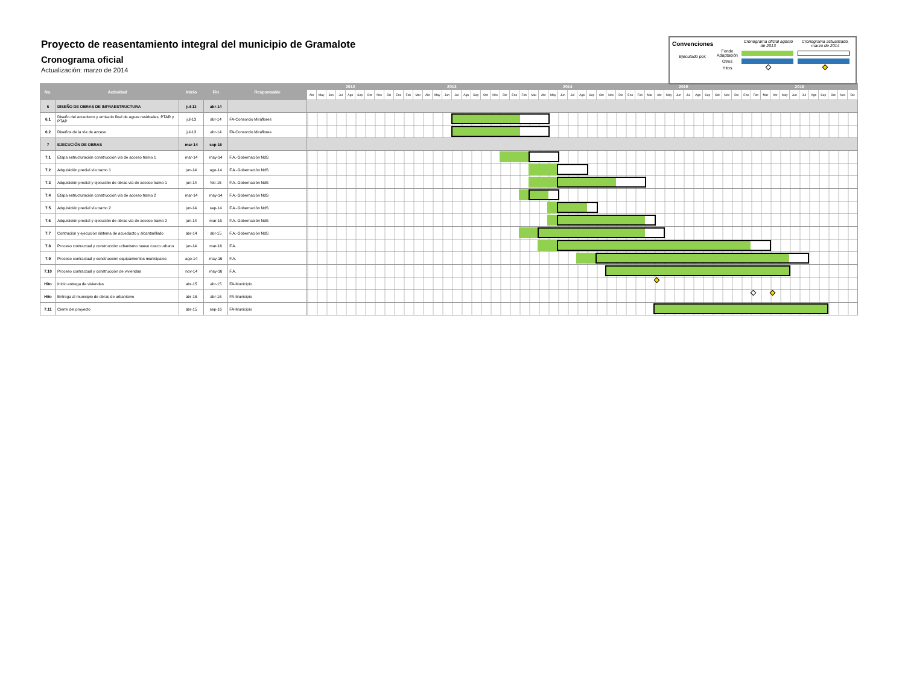Proyecto de reasentamiento integral del municipio de Gramalote
Cronograma oficial
Actualización: marzo de 2014
| Convenciones | | Cronograma oficial agosto de 2013 | Cronograma actualizado, marzo de 2014 |
| Ejecutado por: | Fondo Adaptación | | |
| | Otros | | |
| | Hitos | | |
| No. | Actividad | Inicio | Fin | Responsable | 2012 | | | | | | | | | 2013 | | | | | | | | | | | | 2014 | | | | | | | | | | | | 2015 | | | | | | | | | | | | 2016 | | | | | | | | | | | |
| --- | --- | --- | --- | --- | --- | --- | --- | --- | --- | --- | --- | --- | --- | --- | --- | --- | --- | --- | --- | --- | --- | --- | --- | --- | --- | --- | --- | --- | --- | --- | --- | --- | --- | --- | --- | --- | --- | --- | --- | --- | --- | --- | --- | --- | --- | --- | --- | --- | --- | --- | --- | --- | --- | --- | --- | --- | --- | --- | --- | --- | --- |
| | | | | | Abr | May | Jun | Jul | Ago | Sep | Oct | Nov | Dic | Ene | Feb | Mar | Abr | May | Jun | Jul | Ago | Sep | Oct | Nov | Dic | Ene | Feb | Mar | Abr | May | Jun | Jul | Ago | Sep | Oct | Nov | Dic | Ene | Feb | Mar | Abr | May | Jun | Jul | Ago | Sep | Oct | Nov | Dic | Ene | Feb | Mar | Abr | May | Jun | Jul | Ago | Sep | Oct | Nov | Dic |
| 6 | DISEÑO DE OBRAS DE INFRAESTRUCTURA | jul-13 | abr-14 | | | | | | | | | | | | | | | | | | | | | | | | | | | | | | | | | | | | | | | | | | | | | | | | | | | | | | | | | | |
| 6.1 | Diseño del acueducto y emisario final de aguas residuales, PTAR y PTAP | jul-13 | abr-14 | FA-Consorcio Miraflores | | | | | | | | | | | | | | | | | | | | | | | | | | | | | | | | | | | | | | | | | | | | | | | | | | | | | | | | | |
| 6.2 | Diseños de la vía de acceso | jul-13 | abr-14 | FA-Consorcio Miraflores | | | | | | | | | | | | | | | | | | | | | | | | | | | | | | | | | | | | | | | | | | | | | | | | | | | | | | | | | |
| 7 | EJECUCIÓN DE OBRAS | mar-14 | sep-16 | | | | | | | | | | | | | | | | | | | | | | | | | | | | | | | | | | | | | | | | | | | | | | | | | | | | | | | | | | |
| 7.1 | Etapa estructuración construcción vía de acceso tramo 1 | mar-14 | may-14 | F.A.-Gobernación NdS | | | | | | | | | | | | | | | | | | | | | | | | | | | | | | | | | | | | | | | | | | | | | | | | | | | | | | | | | |
| 7.2 | Adquisición predial vía tramo 1 | jun-14 | ago-14 | F.A.-Gobernación NdS | | | | | | | | | | | | | | | | | | | | | | | | | | | | | | | | | | | | | | | | | | | | | | | | | | | | | | | | | |
| 7.3 | Adquisición predial y ejecución de obras vía de acceso tramo 1 | jun-14 | feb-15 | F.A.-Gobernación NdS | | | | | | | | | | | | | | | | | | | | | | | | | | | | | | | | | | | | | | | | | | | | | | | | | | | | | | | | | |
| 7.4 | Etapa estructuración construcción vía de acceso tramo 2 | mar-14 | may-14 | F.A.-Gobernación NdS | | | | | | | | | | | | | | | | | | | | | | | | | | | | | | | | | | | | | | | | | | | | | | | | | | | | | | | | | |
| 7.5 | Adquisición predial vía tramo 2 | jun-14 | sep-14 | F.A.-Gobernación NdS | | | | | | | | | | | | | | | | | | | | | | | | | | | | | | | | | | | | | | | | | | | | | | | | | | | | | | | | | |
| 7.6 | Adquisición predial y ejecución de obras vía de acceso tramo 2 | jun-14 | mar-15 | F.A.-Gobernación NdS | | | | | | | | | | | | | | | | | | | | | | | | | | | | | | | | | | | | | | | | | | | | | | | | | | | | | | | | | |
| 7.7 | Contración y ejecución sistema de acueducto y alcantarillado | abr-14 | abr-15 | F.A.-Gobernación NdS | | | | | | | | | | | | | | | | | | | | | | | | | | | | | | | | | | | | | | | | | | | | | | | | | | | | | | | | | |
| 7.8 | Proceso contractual y construcción urbanismo nuevo casco urbano | jun-14 | mar-16 | F.A. | | | | | | | | | | | | | | | | | | | | | | | | | | | | | | | | | | | | | | | | | | | | | | | | | | | | | | | | | |
| 7.9 | Proceso contractual y construcción equipamientos municipales | ago-14 | may-16 | F.A. | | | | | | | | | | | | | | | | | | | | | | | | | | | | | | | | | | | | | | | | | | | | | | | | | | | | | | | | | |
| 7.10 | Proceso contractual y construcción de viviendas | nov-14 | may-16 | F.A. | | | | | | | | | | | | | | | | | | | | | | | | | | | | | | | | | | | | | | | | | | | | | | | | | | | | | | | | | |
| Hito | Inicio entrega de viviendas | abr-15 | abr-15 | FA-Municipio | | | | | | | | | | | | | | | | | | | | | | | | | | | | | | | | | | | | | | | | | | | | | | | | | | | | | | | | | |
| Hito | Entrega al municipio de obras de urbanismo | abr-16 | abr-16 | FA-Municipio | | | | | | | | | | | | | | | | | | | | | | | | | | | | | | | | | | | | | | | | | | | | | | | | | | | | | | | | | |
| 7.11 | Cierre del proyecto | abr-15 | sep-16 | FA-Municipio | | | | | | | | | | | | | | | | | | | | | | | | | | | | | | | | | | | | | | | | | | | | | | | | | | | | | | | | | |